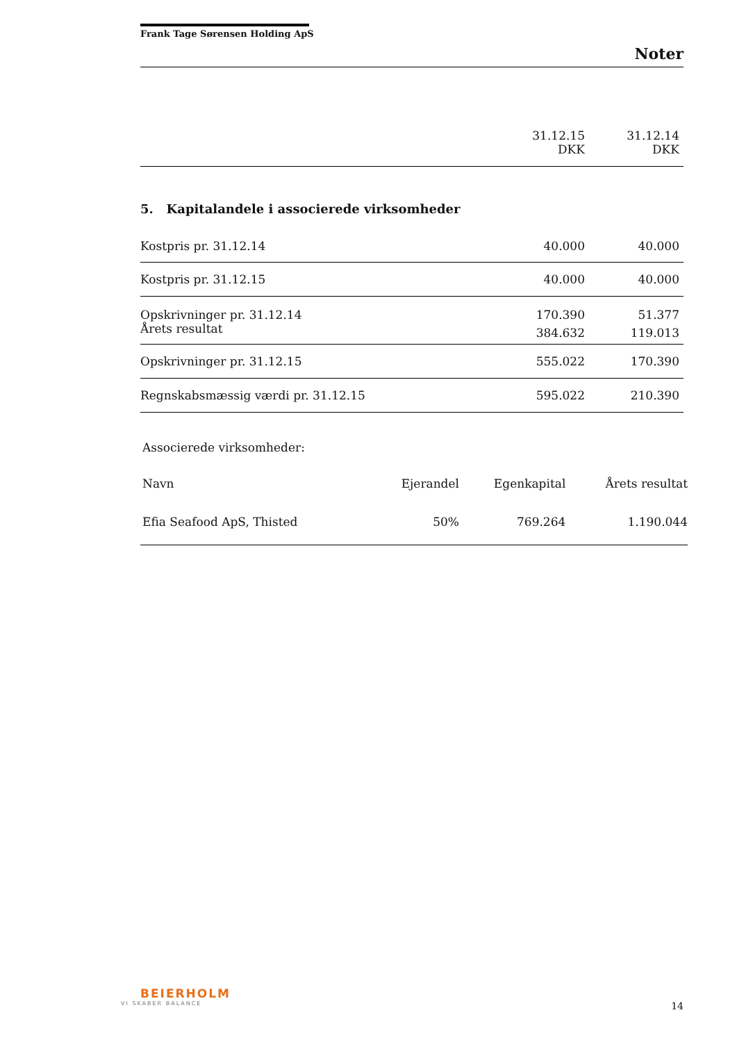Frank Tage Sørensen Holding ApS
Noter
| | 31.12.15 DKK | 31.12.14 DKK |
5. Kapitalandele i associerede virksomheder
| Kostpris pr. 31.12.14 | 40.000 | 40.000 |
| Kostpris pr. 31.12.15 | 40.000 | 40.000 |
| Opskrivninger pr. 31.12.14 | 170.390 | 51.377 |
| Årets resultat | 384.632 | 119.013 |
| Opskrivninger pr. 31.12.15 | 555.022 | 170.390 |
| Regnskabsmæssig værdi pr. 31.12.15 | 595.022 | 210.390 |
Associerede virksomheder:
| Navn | Ejerandel | Egenkapital | Årets resultat |
| --- | --- | --- | --- |
| Efia Seafood ApS, Thisted | 50% | 769.264 | 1.190.044 |
BEIERHOLM
VI SKABER BALANCE 14